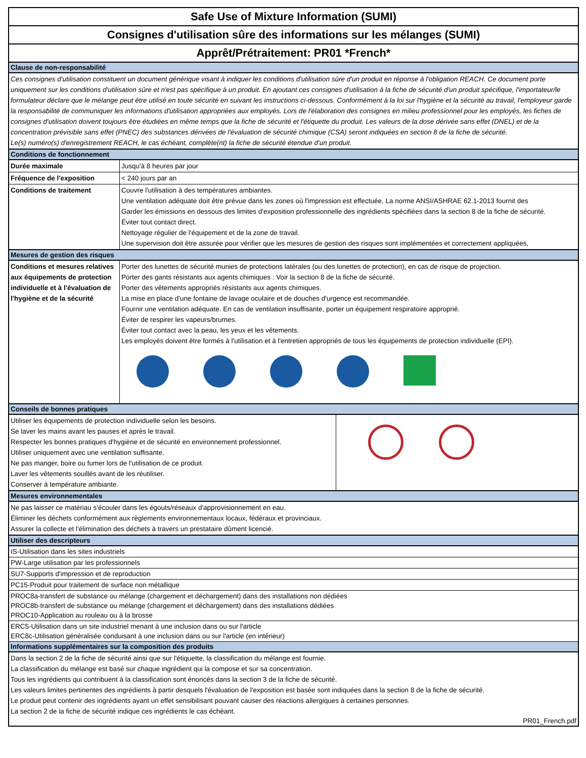Safe Use of Mixture Information (SUMI)
Consignes d'utilisation sûre des informations sur les mélanges (SUMI)
Apprêt/Prétraitement: PR01 *French*
Clause de non-responsabilité
Ces consignes d'utilisation constituent un document générique visant à indiquer les conditions d'utilisation sûre d'un produit en réponse à l'obligation REACH. Ce document porte uniquement sur les conditions d'utilisation sûre et n'est pas spécifique à un produit. En ajoutant ces consignes d'utilisation à la fiche de sécurité d'un produit spécifique, l'importateur/le formulateur déclare que le mélange peut être utilisé en toute sécurité en suivant les instructions ci-dessous. Conformément à la loi sur l'hygiène et la sécurité au travail, l'employeur garde la responsabilité de communiquer les informations d'utilisation appropriées aux employés. Lors de l'élaboration des consignes en milieu professionnel pour les employés, les fiches de consignes d'utilisation doivent toujours être étudiées en même temps que la fiche de sécurité et l'étiquette du produit. Les valeurs de la dose dérivée sans effet (DNEL) et de la concentration prévisible sans effet (PNEC) des substances dérivées de l'évaluation de sécurité chimique (CSA) seront indiquées en section 8 de la fiche de sécurité.
Le(s) numéro(s) d'enregistrement REACH, le cas échéant, complète(nt) la fiche de sécurité étendue d'un produit.
Conditions de fonctionnement
| Durée maximale | Jusqu'à 8 heures par jour |
| Fréquence de l'exposition | < 240 jours par an |
| Conditions de traitement | Couvre l'utilisation à des températures ambiantes. Une ventilation adéquate doit être prévue dans les zones où l'impression est effectuée. La norme ANSI/ASHRAE 62.1-2013 fournit des Garder les émissions en dessous des limites d'exposition professionnelle des ingrédients spécifiées dans la section 8 de la fiche de sécurité. Éviter tout contact direct. Nettoyage régulier de l'équipement et de la zone de travail. Une supervision doit être assurée pour vérifier que les mesures de gestion des risques sont implémentées et correctement appliquées, |
Mesures de gestion des risques
| Conditions et mesures relatives aux équipements de protection individuelle et à l'évaluation de l'hygiène et de la sécurité | Porter des lunettes de sécurité munies de protections latérales (ou des lunettes de protection), en cas de risque de projection. Porter des gants résistants aux agents chimiques : Voir la section 8 de la fiche de sécurité. Porter des vêtements appropriés résistants aux agents chimiques. La mise en place d'une fontaine de lavage oculaire et de douches d'urgence est recommandée. Fournir une ventilation adéquate. En cas de ventilation insuffisante, porter un équipement respiratoire approprié. Éviter de respirer les vapeurs/brumes. Éviter tout contact avec la peau, les yeux et les vêtements. Les employés doivent être formés à l'utilisation et à l'entretien appropriés de tous les équipements de protection individuelle (EPI). |
Conseils de bonnes pratiques
| Utiliser les équipements de protection individuelle selon les besoins. Se laver les mains avant les pauses et après le travail. Respecter les bonnes pratiques d'hygiène et de sécurité en environnement professionnel. Utiliser uniquement avec une ventilation suffisante. Ne pas manger, boire ou fumer lors de l'utilisation de ce produit. Laver les vêtements souillés avant de les réutiliser. Conserver à température ambiante. | |
Mesures environnementales
Ne pas laisser ce matériau s'écouler dans les égouts/réseaux d'approvisionnement en eau.
Éliminer les déchets conformément aux règlements environnementaux locaux, fédéraux et provinciaux.
Assurer la collecte et l'élimination des déchets à travers un prestataire dûment licencié.
Utiliser des descripteurs
IS-Utilisation dans les sites industriels
PW-Large utilisation par les professionnels
SU7-Supports d'impression et de reproduction
PC15-Produit pour traitement de surface non métallique
PROC8a-transfert de substance ou mélange (chargement et déchargement) dans des installations non dédiées
PROC8b-transfert de substance ou mélange (chargement et déchargement) dans des installations dédiées
PROC10-Application au rouleau ou à la brosse
ERC5-Utilisation dans un site industriel menant à une inclusion dans ou sur l'article
ERC8c-Utilisation généralisée conduisant à une inclusion dans ou sur l'article (en intérieur)
Informations supplémentaires sur la composition des produits
Dans la section 2 de la fiche de sécurité ainsi que sur l'étiquette, la classification du mélange est fournie.
La classification du mélange est basé sur chaque ingrédient qui la compose et sur sa concentration.
Tous les ingrédients qui contribuent à la classification sont énoncés dans la section 3 de la fiche de sécurité.
Les valeurs limites pertinentes des ingrédients à partir desquels l'évaluation de l'exposition est basée sont indiquées dans la section 8 de la fiche de sécurité.
Le produit peut contenir des ingrédients ayant un effet sensibilisant pouvant causer des réactions allergiques à certaines personnes.
La section 2 de la fiche de sécurité indique ces ingrédients le cas échéant.
PR01_French.pdf